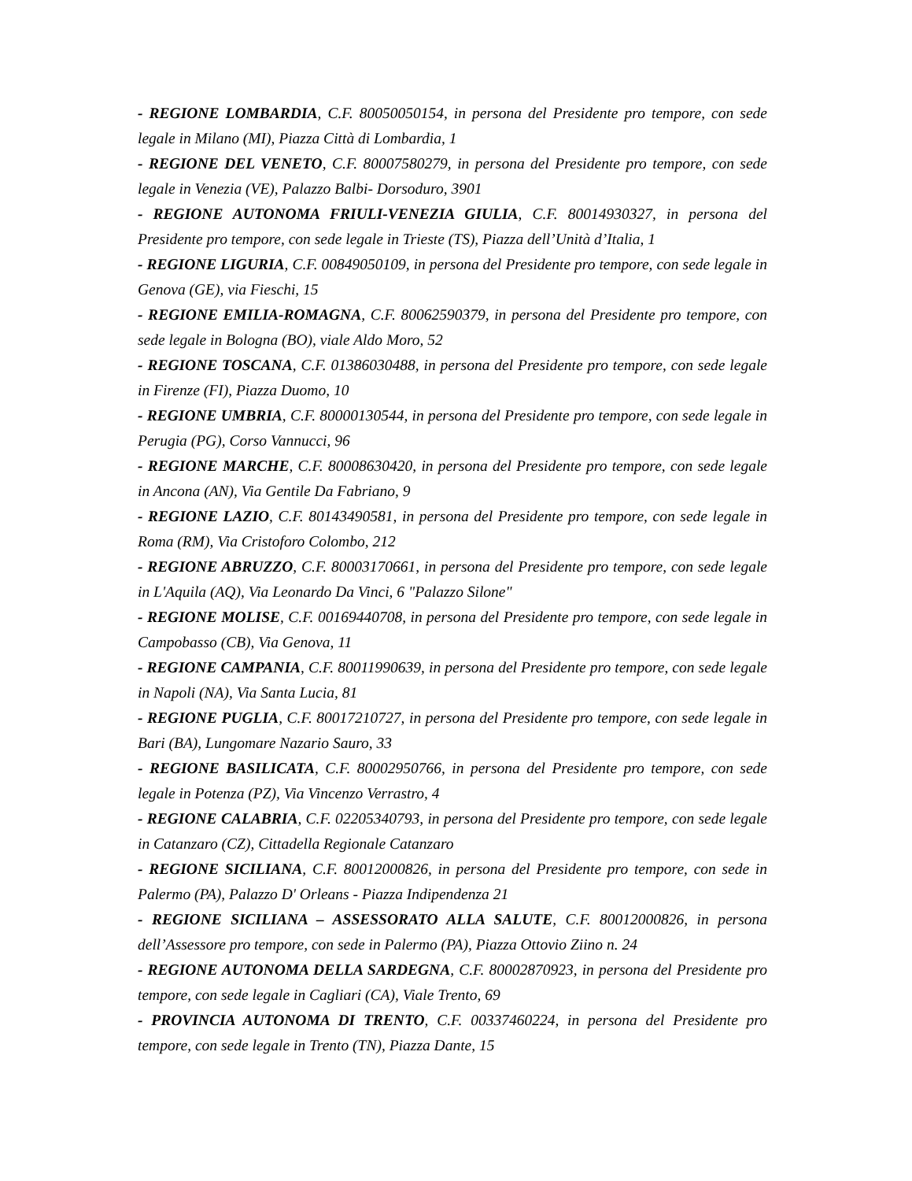- REGIONE LOMBARDIA, C.F. 80050050154, in persona del Presidente pro tempore, con sede legale in Milano (MI), Piazza Città di Lombardia, 1
- REGIONE DEL VENETO, C.F. 80007580279, in persona del Presidente pro tempore, con sede legale in Venezia (VE), Palazzo Balbi- Dorsoduro, 3901
- REGIONE AUTONOMA FRIULI-VENEZIA GIULIA, C.F. 80014930327, in persona del Presidente pro tempore, con sede legale in Trieste (TS), Piazza dell’Unità d’Italia, 1
- REGIONE LIGURIA, C.F. 00849050109, in persona del Presidente pro tempore, con sede legale in Genova (GE), via Fieschi, 15
- REGIONE EMILIA-ROMAGNA, C.F. 80062590379, in persona del Presidente pro tempore, con sede legale in Bologna (BO), viale Aldo Moro, 52
- REGIONE TOSCANA, C.F. 01386030488, in persona del Presidente pro tempore, con sede legale in Firenze (FI), Piazza Duomo, 10
- REGIONE UMBRIA, C.F. 80000130544, in persona del Presidente pro tempore, con sede legale in Perugia (PG), Corso Vannucci, 96
- REGIONE MARCHE, C.F. 80008630420, in persona del Presidente pro tempore, con sede legale in Ancona (AN), Via Gentile Da Fabriano, 9
- REGIONE LAZIO, C.F. 80143490581, in persona del Presidente pro tempore, con sede legale in Roma (RM), Via Cristoforo Colombo, 212
- REGIONE ABRUZZO, C.F. 80003170661, in persona del Presidente pro tempore, con sede legale in L'Aquila (AQ), Via Leonardo Da Vinci, 6 "Palazzo Silone"
- REGIONE MOLISE, C.F. 00169440708, in persona del Presidente pro tempore, con sede legale in Campobasso (CB), Via Genova, 11
- REGIONE CAMPANIA, C.F. 80011990639, in persona del Presidente pro tempore, con sede legale in Napoli (NA), Via Santa Lucia, 81
- REGIONE PUGLIA, C.F. 80017210727, in persona del Presidente pro tempore, con sede legale in Bari (BA), Lungomare Nazario Sauro, 33
- REGIONE BASILICATA, C.F. 80002950766, in persona del Presidente pro tempore, con sede legale in Potenza (PZ), Via Vincenzo Verrastro, 4
- REGIONE CALABRIA, C.F. 02205340793, in persona del Presidente pro tempore, con sede legale in Catanzaro (CZ), Cittadella Regionale Catanzaro
- REGIONE SICILIANA, C.F. 80012000826, in persona del Presidente pro tempore, con sede in Palermo (PA), Palazzo D' Orleans - Piazza Indipendenza 21
- REGIONE SICILIANA – ASSESSORATO ALLA SALUTE, C.F. 80012000826, in persona dell’Assessore pro tempore, con sede in Palermo (PA), Piazza Ottovio Ziino n. 24
- REGIONE AUTONOMA DELLA SARDEGNA, C.F. 80002870923, in persona del Presidente pro tempore, con sede legale in Cagliari (CA), Viale Trento, 69
- PROVINCIA AUTONOMA DI TRENTO, C.F. 00337460224, in persona del Presidente pro tempore, con sede legale in Trento (TN), Piazza Dante, 15